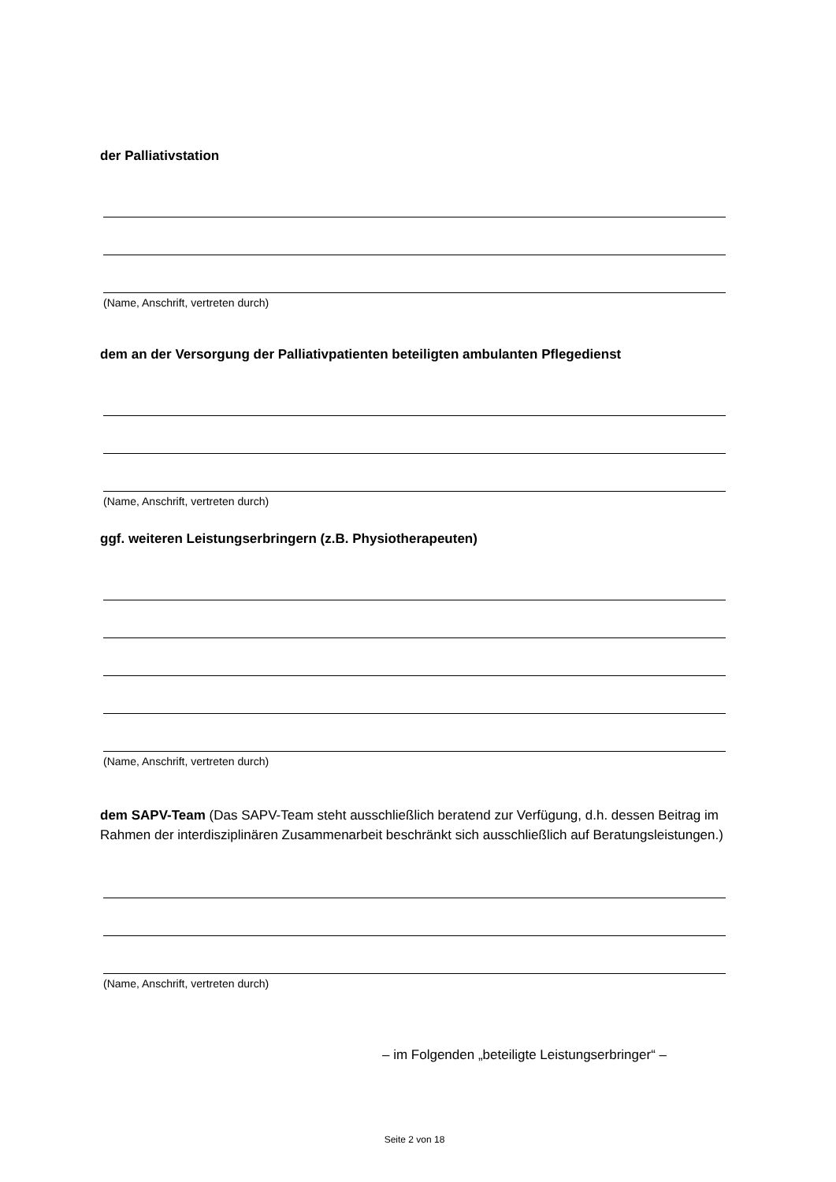der Palliativstation
(Name, Anschrift, vertreten durch)
dem an der Versorgung der Palliativpatienten beteiligten ambulanten Pflegedienst
(Name, Anschrift, vertreten durch)
ggf. weiteren Leistungserbringern (z.B. Physiotherapeuten)
(Name, Anschrift, vertreten durch)
dem SAPV-Team (Das SAPV-Team steht ausschließlich beratend zur Verfügung, d.h. dessen Beitrag im Rahmen der interdisziplinären Zusammenarbeit beschränkt sich ausschließlich auf Beratungsleistungen.)
(Name, Anschrift, vertreten durch)
– im Folgenden „beteiligte Leistungserbringer“ –
Seite 2 von 18